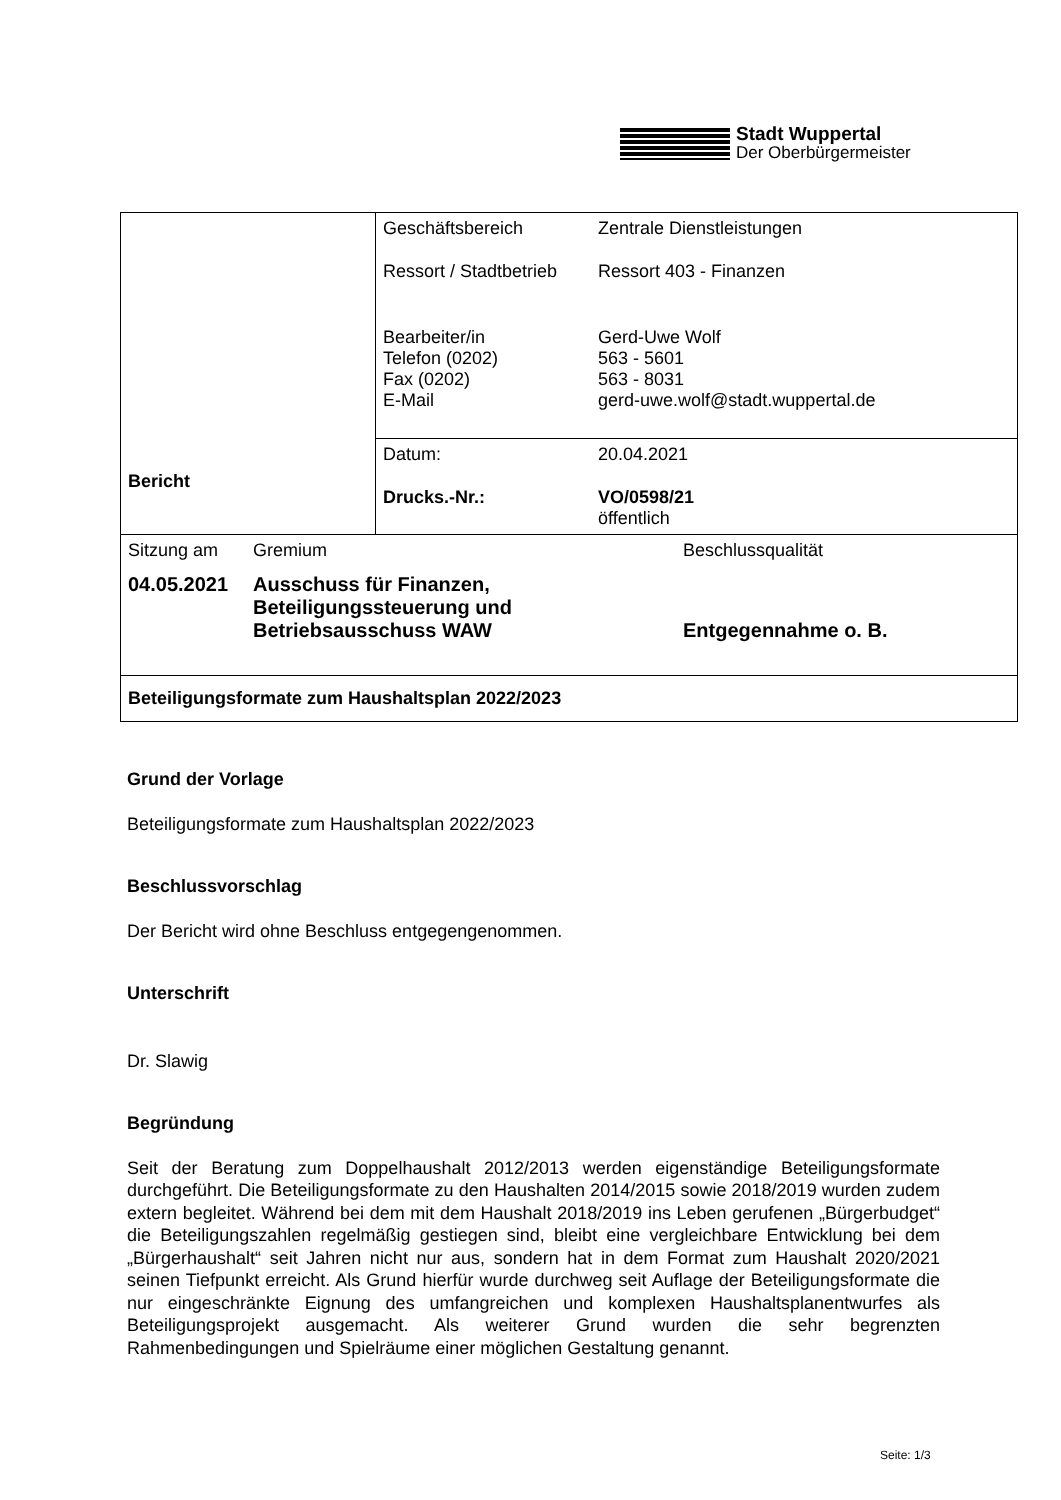Stadt Wuppertal
Der Oberbürgermeister
| Bericht | / Geschäftsbereich / Zentrale Dienstleistungen / / Ressort / Stadtbetrieb / Ressort 403 - Finanzen / / Bearbeiter/in Telefon (0202) Fax (0202) E-Mail / Gerd-Uwe Wolf 563 - 5601 563 - 8031 gerd-uwe.wolf@stadt.wuppertal.de / |
| | / Datum: / 20.04.2021 / / Drucks.-Nr.: / VO/0598/21 öffentlich / |
| / Sitzung am / Gremium / Beschlussqualität / / 04.05.2021 / Ausschuss für Finanzen, Beteiligungssteuerung und Betriebsausschuss WAW / Entgegennahme o. B. / | |
| Beteiligungsformate zum Haushaltsplan 2022/2023 | |
Grund der Vorlage
Beteiligungsformate zum Haushaltsplan 2022/2023
Beschlussvorschlag
Der Bericht wird ohne Beschluss entgegengenommen.
Unterschrift
Dr. Slawig
Begründung
Seit der Beratung zum Doppelhaushalt 2012/2013 werden eigenständige Beteiligungsformate durchgeführt. Die Beteiligungsformate zu den Haushalten 2014/2015 sowie 2018/2019 wurden zudem extern begleitet. Während bei dem mit dem Haushalt 2018/2019 ins Leben gerufenen „Bürgerbudget“ die Beteiligungszahlen regelmäßig gestiegen sind, bleibt eine vergleichbare Entwicklung bei dem „Bürgerhaushalt“ seit Jahren nicht nur aus, sondern hat in dem Format zum Haushalt 2020/2021 seinen Tiefpunkt erreicht. Als Grund hierfür wurde durchweg seit Auflage der Beteiligungsformate die nur eingeschränkte Eignung des umfangreichen und komplexen Haushaltsplanentwurfes als Beteiligungsprojekt ausgemacht. Als weiterer Grund wurden die sehr begrenzten Rahmenbedingungen und Spielräume einer möglichen Gestaltung genannt.
Seite: 1/3